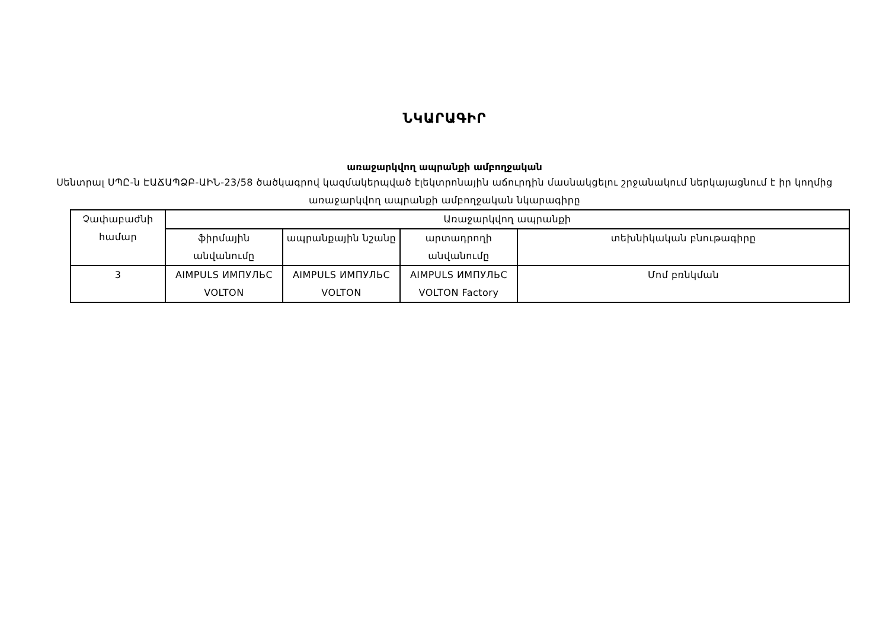ՆԿԱՐԱԳԻՐ
առաջարկվող ապրանքի ամբողջական
Սենտրալ ՍՊԸ-ն ԷԱՃԱՊՁԲ-ԱԻՆ-23/58 ծածկագրով կազմակերպված էլեկտրոնային աճուրդին մասնակցելու շրջանակում ներկայացնում է իր կողմից առաջարկվող ապրանքի ամբողջական նկարագիրը
| Չափաբաժնի համար | Առաջարկվող ապրանքի | | | |
| --- | --- | --- | --- | --- |
| | ֆիրմային անվանումը | ապրանքային նշանը | արտադրողի անվանումը | տեխնիկական բնութագիրը |
| 3 | AIMPULS ИМПУЛЬС VOLTON | AIMPULS ИМПУЛЬС VOLTON | AIMPULS ИМПУЛЬС VOLTON Factory | Մոմ բռնկման |